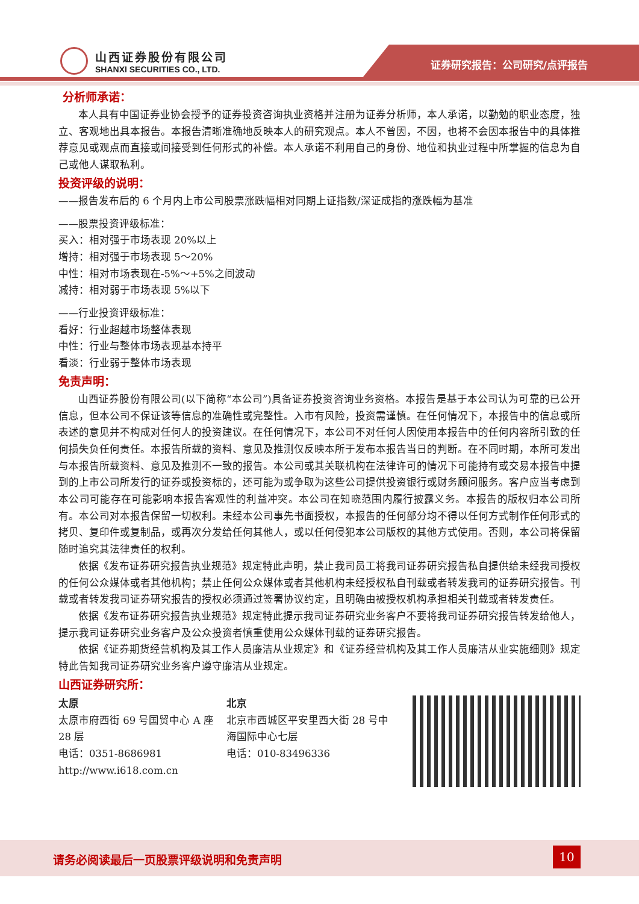山西证券股份有限公司
SHANXI SECURITIES CO., LTD.
证券研究报告：公司研究/点评报告
分析师承诺：
本人具有中国证券业协会授予的证券投资咨询执业资格并注册为证券分析师，本人承诺，以勤勉的职业态度，独立、客观地出具本报告。本报告清晰准确地反映本人的研究观点。本人不曾因，不因，也将不会因本报告中的具体推荐意见或观点而直接或间接受到任何形式的补偿。本人承诺不利用自己的身份、地位和执业过程中所掌握的信息为自己或他人谋取私利。
投资评级的说明：
——报告发布后的 6 个月内上市公司股票涨跌幅相对同期上证指数/深证成指的涨跌幅为基准
——股票投资评级标准：
买入：相对强于市场表现 20%以上
增持：相对强于市场表现 5～20%
中性：相对市场表现在-5%～+5%之间波动
减持：相对弱于市场表现 5%以下
——行业投资评级标准：
看好：行业超越市场整体表现
中性：行业与整体市场表现基本持平
看淡：行业弱于整体市场表现
免责声明：
山西证券股份有限公司(以下简称“本公司”)具备证券投资咨询业务资格。本报告是基于本公司认为可靠的已公开信息，但本公司不保证该等信息的准确性或完整性。入市有风险，投资需谨慎。在任何情况下，本报告中的信息或所表述的意见并不构成对任何人的投资建议。在任何情况下，本公司不对任何人因使用本报告中的任何内容所引致的任何损失负任何责任。本报告所载的资料、意见及推测仅反映本所于发布本报告当日的判断。在不同时期，本所可发出与本报告所载资料、意见及推测不一致的报告。本公司或其关联机构在法律许可的情况下可能持有或交易本报告中提到的上市公司所发行的证券或投资标的，还可能为或争取为这些公司提供投资银行或财务顾问服务。客户应当考虑到本公司可能存在可能影响本报告客观性的利益冲突。本公司在知晓范围内履行披露义务。本报告的版权归本公司所有。本公司对本报告保留一切权利。未经本公司事先书面授权，本报告的任何部分均不得以任何方式制作任何形式的拷贝、复印件或复制品，或再次分发给任何其他人，或以任何侵犯本公司版权的其他方式使用。否则，本公司将保留随时追究其法律责任的权利。
依据《发布证券研究报告执业规范》规定特此声明，禁止我司员工将我司证券研究报告私自提供给未经我司授权的任何公众媒体或者其他机构；禁止任何公众媒体或者其他机构未经授权私自刊载或者转发我司的证券研究报告。刊载或者转发我司证券研究报告的授权必须通过签署协议约定，且明确由被授权机构承担相关刊载或者转发责任。
依据《发布证券研究报告执业规范》规定特此提示我司证券研究业务客户不要将我司证券研究报告转发给他人，提示我司证券研究业务客户及公众投资者慎重使用公众媒体刊载的证券研究报告。
依据《证券期货经营机构及其工作人员廉洁从业规定》和《证券经营机构及其工作人员廉洁从业实施细则》规定特此告知我司证券研究业务客户遵守廉洁从业规定。
山西证券研究所：
太原
太原市府西街 69 号国贸中心 A 座 28 层
电话：0351-8686981
http://www.i618.com.cn
北京
北京市西城区平安里西大街 28 号中海国际中心七层
电话：010-83496336
请务必阅读最后一页股票评级说明和免责声明 10